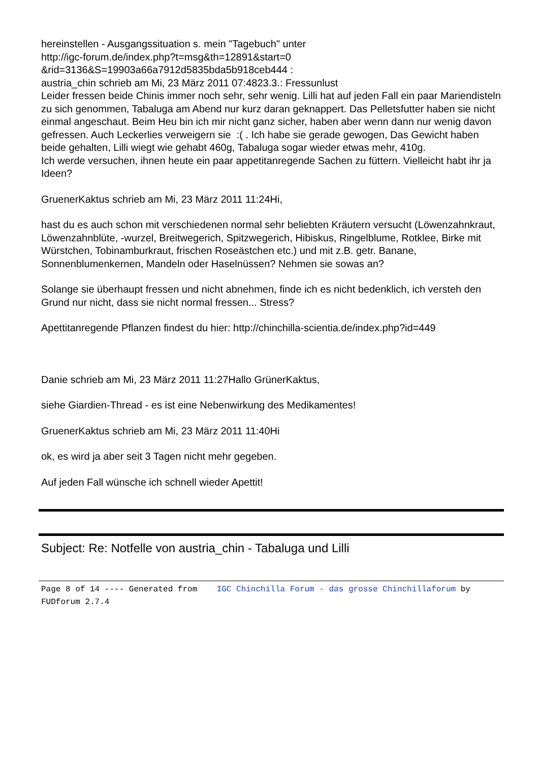hereinstellen - Ausgangssituation s. mein "Tagebuch" unter
http://igc-forum.de/index.php?t=msg&th=12891&start=0
&rid=3136&S=19903a66a7912d5835bda5b918ceb444 :
austria_chin schrieb am Mi, 23 März 2011 07:4823.3.: Fressunlust
Leider fressen beide Chinis immer noch sehr, sehr wenig. Lilli hat auf jeden Fall ein paar Mariendisteln zu sich genommen, Tabaluga am Abend nur kurz daran geknappert. Das Pelletsfutter haben sie nicht einmal angeschaut. Beim Heu bin ich mir nicht ganz sicher, haben aber wenn dann nur wenig davon gefressen. Auch Leckerlies verweigern sie :( . Ich habe sie gerade gewogen, Das Gewicht haben beide gehalten, Lilli wiegt wie gehabt 460g, Tabaluga sogar wieder etwas mehr, 410g.
Ich werde versuchen, ihnen heute ein paar appetitanregende Sachen zu füttern. Vielleicht habt ihr ja Ideen?
GruenerKaktus schrieb am Mi, 23 März 2011 11:24Hi,
hast du es auch schon mit verschiedenen normal sehr beliebten Kräutern versucht (Löwenzahnkraut, Löwenzahnblüte, -wurzel, Breitwegerich, Spitzwegerich, Hibiskus, Ringelblume, Rotklee, Birke mit Würstchen, Tobinamburkraut, frischen Roseästchen etc.) und mit z.B. getr. Banane, Sonnenblumenkernen, Mandeln oder Haselnüssen? Nehmen sie sowas an?
Solange sie überhaupt fressen und nicht abnehmen, finde ich es nicht bedenklich, ich versteh den Grund nur nicht, dass sie nicht normal fressen... Stress?
Apettitanregende Pflanzen findest du hier: http://chinchilla-scientia.de/index.php?id=449
Danie schrieb am Mi, 23 März 2011 11:27Hallo GrünerKaktus,
siehe Giardien-Thread - es ist eine Nebenwirkung des Medikamentes!
GruenerKaktus schrieb am Mi, 23 März 2011 11:40Hi
ok, es wird ja aber seit 3 Tagen nicht mehr gegeben.
Auf jeden Fall wünsche ich schnell wieder Apettit!
Subject: Re: Notfelle von austria_chin - Tabaluga und Lilli
Page 8 of 14 ---- Generated from IGC Chinchilla Forum - das grosse Chinchillaforum by FUDforum 2.7.4